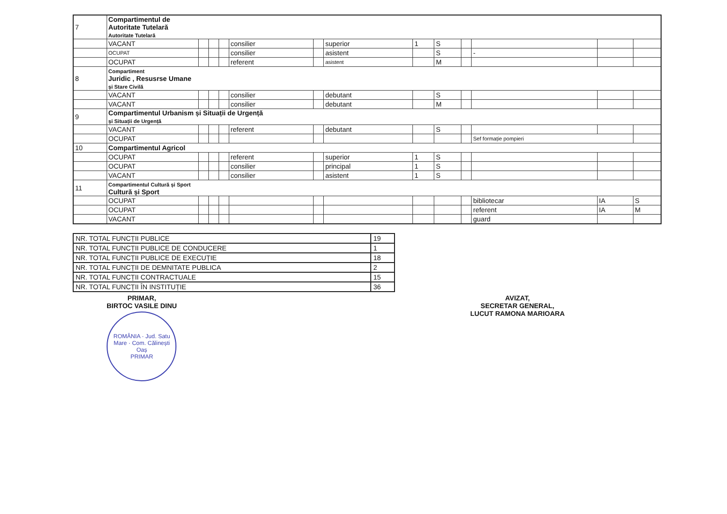| 7 | Compartimentul de Autoritate Tutelară Autoritate Tutelară | | | | | | | | | | | | |
| | VACANT | | | | consilier | | superior | 1 | S | | | | |
| | OCUPAT | | | | consilier | | asistent | | S | | - | | |
| | OCUPAT | | | | referent | | asistent | | M | | | | |
| 8 | Compartiment Juridic , Resusrse Umane și Stare Civilă | | | | | | | | | | | | |
| | VACANT | | | | consilier | | debutant | | S | | | | |
| | VACANT | | | | consilier | | debutant | | M | | | | |
| 9 | Compartimentul Urbanism și Situații de Urgență și Situații de Urgență | | | | | | | | | | | | |
| | VACANT | | | | referent | | debutant | | S | | | | |
| | OCUPAT | | | | | | | | | | Sef formație pompieri | | |
| 10 | Compartimentul Agricol | | | | | | | | | | | | |
| | OCUPAT | | | | referent | | superior | 1 | S | | | | |
| | OCUPAT | | | | consilier | | principal | 1 | S | | | | |
| | VACANT | | | | consilier | | asistent | 1 | S | | | | |
| 11 | Compartimentul Cultură și Sport Cultură și Sport | | | | | | | | | | | | |
| | OCUPAT | | | | | | | | | | bibliotecar | IA | S |
| | OCUPAT | | | | | | | | | | referent | IA | M |
| | VACANT | | | | | | | | | | guard | | |
| NR. TOTAL FUNCȚII PUBLICE | 19 |
| NR. TOTAL FUNCȚII PUBLICE DE CONDUCERE | 1 |
| NR. TOTAL FUNCȚII PUBLICE DE EXECUȚIE | 18 |
| NR. TOTAL FUNCȚII DE DEMNITATE PUBLICA | 2 |
| NR. TOTAL FUNCȚII CONTRACTUALE | 15 |
| NR. TOTAL FUNCȚII ÎN INSTITUȚIE | 36 |
PRIMAR,
BIRTOC VASILE DINU
ROMÂNIA · Jud. Satu Mare · Com. Călinești Oaș
PRIMAR
AVIZAT,
SECRETAR GENERAL,
LUCUT RAMONA MARIOARA